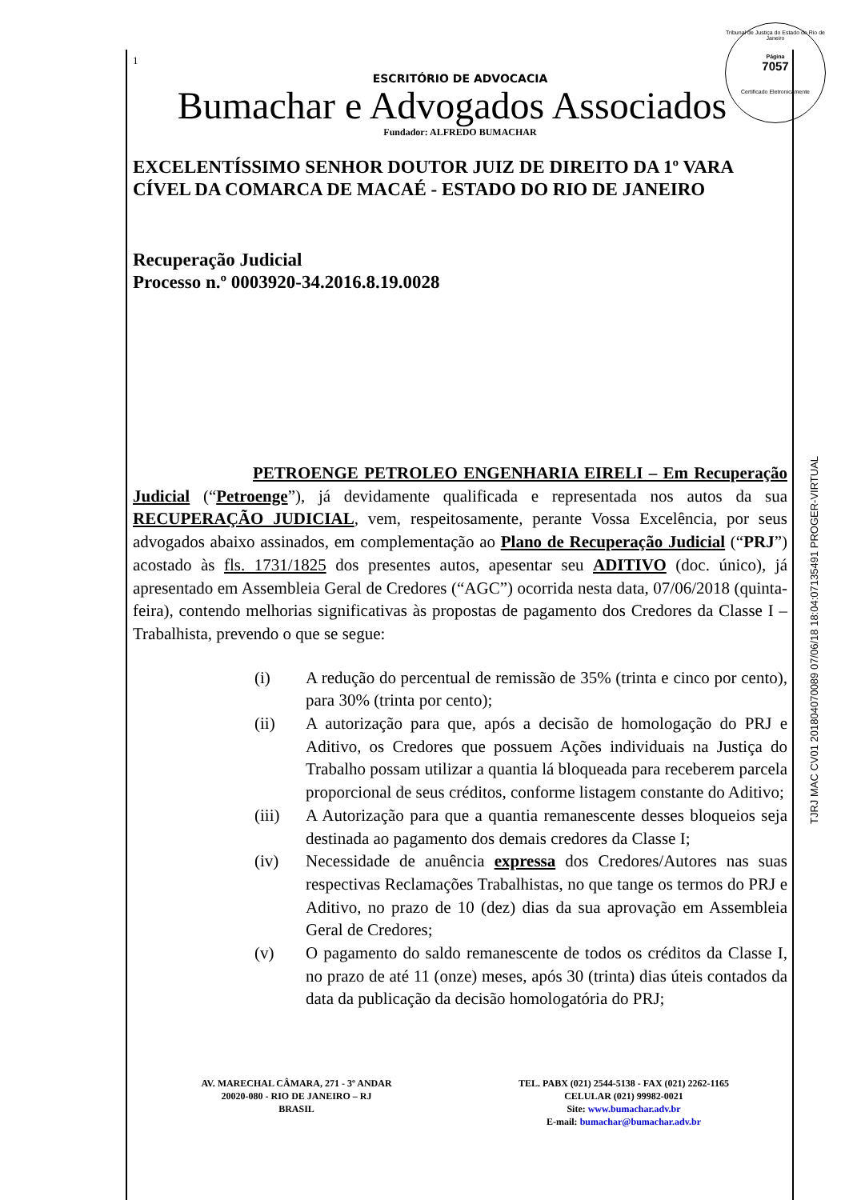Tribunal de Justiça do Estado do Rio de Janeiro
Página
7057
Certificado Eletronicamente
TJRJ MAC CV01 201804070089 07/06/18 18:04:07135491 PROGER-VIRTUAL
1
ESCRITÓRIO DE ADVOCACIA
Bumachar e Advogados Associados
Fundador: ALFREDO BUMACHAR
EXCELENTÍSSIMO SENHOR DOUTOR JUIZ DE DIREITO DA 1º VARA CÍVEL DA COMARCA DE MACAÉ - ESTADO DO RIO DE JANEIRO
Recuperação Judicial
Processo n.º 0003920-34.2016.8.19.0028
PETROENGE PETROLEO ENGENHARIA EIRELI – Em Recuperação Judicial (“Petroenge”), já devidamente qualificada e representada nos autos da sua RECUPERAÇÃO JUDICIAL, vem, respeitosamente, perante Vossa Excelência, por seus advogados abaixo assinados, em complementação ao Plano de Recuperação Judicial (“PRJ”) acostado às fls. 1731/1825 dos presentes autos, apesentar seu ADITIVO (doc. único), já apresentado em Assembleia Geral de Credores (“AGC”) ocorrida nesta data, 07/06/2018 (quinta-feira), contendo melhorias significativas às propostas de pagamento dos Credores da Classe I – Trabalhista, prevendo o que se segue:
(i) A redução do percentual de remissão de 35% (trinta e cinco por cento), para 30% (trinta por cento);
(ii) A autorização para que, após a decisão de homologação do PRJ e Aditivo, os Credores que possuem Ações individuais na Justiça do Trabalho possam utilizar a quantia lá bloqueada para receberem parcela proporcional de seus créditos, conforme listagem constante do Aditivo;
(iii) A Autorização para que a quantia remanescente desses bloqueios seja destinada ao pagamento dos demais credores da Classe I;
(iv) Necessidade de anuência expressa dos Credores/Autores nas suas respectivas Reclamações Trabalhistas, no que tange os termos do PRJ e Aditivo, no prazo de 10 (dez) dias da sua aprovação em Assembleia Geral de Credores;
(v) O pagamento do saldo remanescente de todos os créditos da Classe I, no prazo de até 11 (onze) meses, após 30 (trinta) dias úteis contados da data da publicação da decisão homologatória do PRJ;
AV. MARECHAL CÂMARA, 271 - 3º ANDAR
20020-080 - RIO DE JANEIRO – RJ
BRASIL
TEL. PABX (021) 2544-5138 - FAX (021) 2262-1165
CELULAR (021) 99982-0021
Site: www.bumachar.adv.br
E-mail: bumachar@bumachar.adv.br